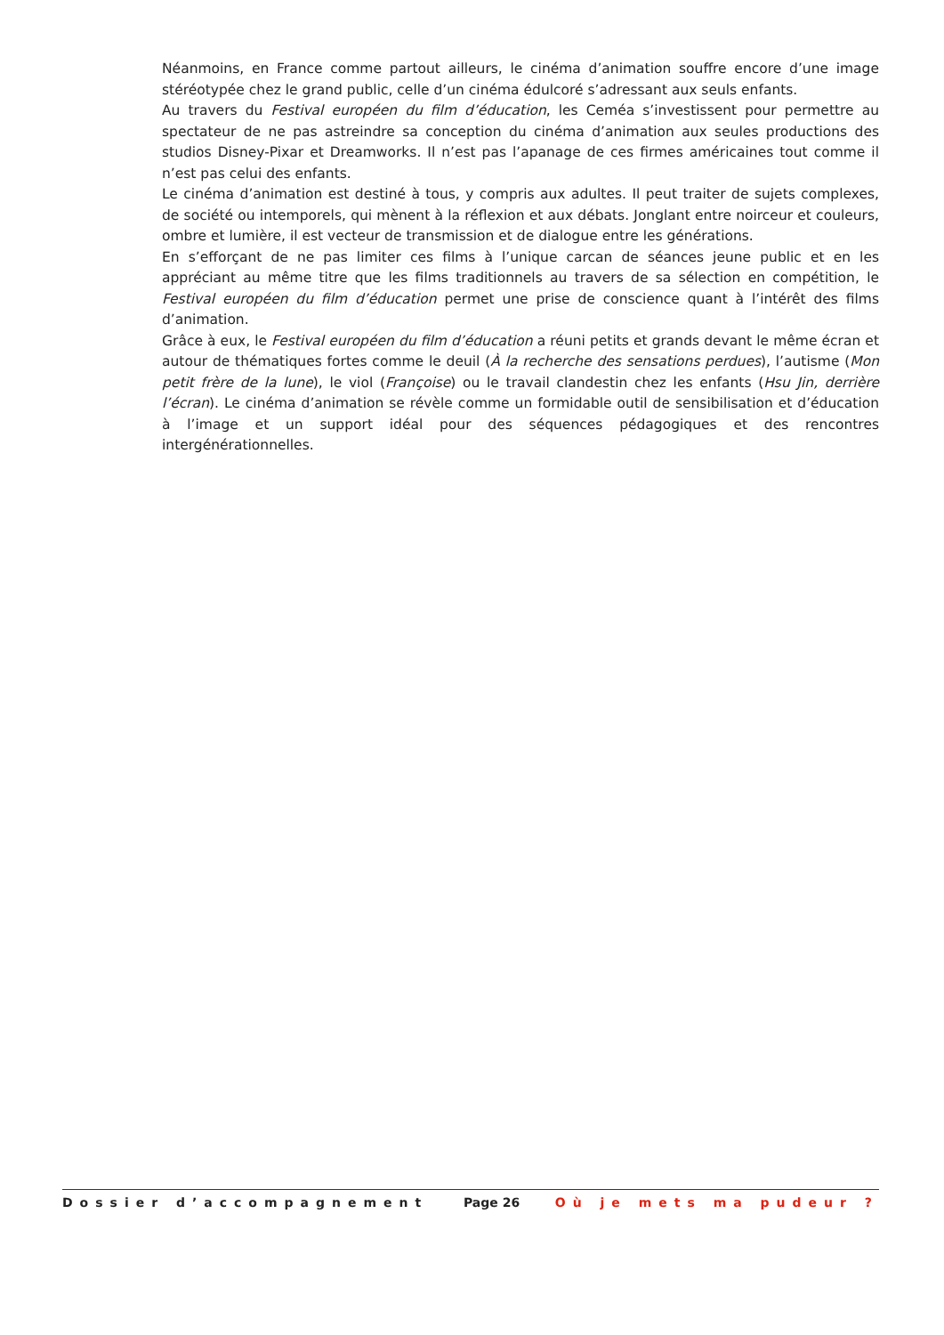Néanmoins, en France comme partout ailleurs, le cinéma d’animation souffre encore d’une image stéréotypée chez le grand public, celle d’un cinéma édulcoré s’adressant aux seuls enfants.
Au travers du Festival européen du film d’éducation, les Ceméa s’investissent pour permettre au spectateur de ne pas astreindre sa conception du cinéma d’animation aux seules productions des studios Disney-Pixar et Dreamworks. Il n’est pas l’apanage de ces firmes américaines tout comme il n’est pas celui des enfants.
Le cinéma d’animation est destiné à tous, y compris aux adultes. Il peut traiter de sujets complexes, de société ou intemporels, qui mènent à la réflexion et aux débats. Jonglant entre noirceur et couleurs, ombre et lumière, il est vecteur de transmission et de dialogue entre les générations.
En s’efforçant de ne pas limiter ces films à l’unique carcan de séances jeune public et en les appréciant au même titre que les films traditionnels au travers de sa sélection en compétition, le Festival européen du film d’éducation permet une prise de conscience quant à l’intérêt des films d’animation.
Grâce à eux, le Festival européen du film d’éducation a réuni petits et grands devant le même écran et autour de thématiques fortes comme le deuil (À la recherche des sensations perdues), l’autisme (Mon petit frère de la lune), le viol (Françoise) ou le travail clandestin chez les enfants (Hsu Jin, derrière l’écran). Le cinéma d’animation se révèle comme un formidable outil de sensibilisation et d’éducation à l’image et un support idéal pour des séquences pédagogiques et des rencontres intergénérationnelles.
Dossier d’accompagnement Page 26 Où je mets ma pudeur ?